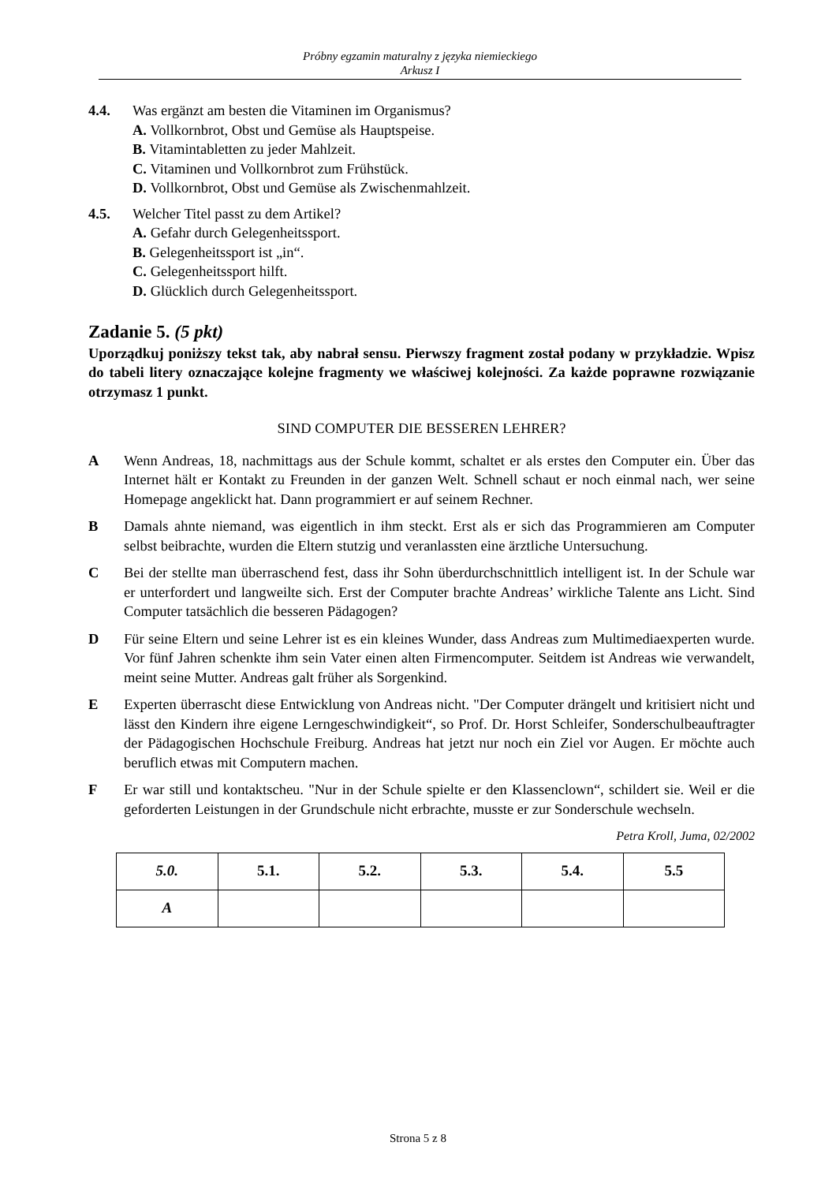Próbny egzamin maturalny z języka niemieckiego
Arkusz I
4.4. Was ergänzt am besten die Vitaminen im Organismus?
A. Vollkornbrot, Obst und Gemüse als Hauptspeise.
B. Vitamintabletten zu jeder Mahlzeit.
C. Vitaminen und Vollkornbrot zum Frühstück.
D. Vollkornbrot, Obst und Gemüse als Zwischenmahlzeit.
4.5. Welcher Titel passt zu dem Artikel?
A. Gefahr durch Gelegenheitssport.
B. Gelegenheitssport ist „in“.
C. Gelegenheitssport hilft.
D. Glücklich durch Gelegenheitssport.
Zadanie 5. (5 pkt)
Uporządkuj poniższy tekst tak, aby nabrał sensu. Pierwszy fragment został podany w przykładzie. Wpisz do tabeli litery oznaczające kolejne fragmenty we właściwej kolejności. Za każde poprawne rozwiązanie otrzymasz 1 punkt.
SIND COMPUTER DIE BESSEREN LEHRER?
A Wenn Andreas, 18, nachmittags aus der Schule kommt, schaltet er als erstes den Computer ein. Über das Internet hält er Kontakt zu Freunden in der ganzen Welt. Schnell schaut er noch einmal nach, wer seine Homepage angeklickt hat. Dann programmiert er auf seinem Rechner.
B Damals ahnte niemand, was eigentlich in ihm steckt. Erst als er sich das Programmieren am Computer selbst beibrachte, wurden die Eltern stutzig und veranlassten eine ärztliche Untersuchung.
C Bei der stellte man überraschend fest, dass ihr Sohn überdurchschnittlich intelligent ist. In der Schule war er unterfordert und langweilte sich. Erst der Computer brachte Andreas’ wirkliche Talente ans Licht. Sind Computer tatsächlich die besseren Pädagogen?
D Für seine Eltern und seine Lehrer ist es ein kleines Wunder, dass Andreas zum Multimediaexperten wurde. Vor fünf Jahren schenkte ihm sein Vater einen alten Firmencomputer. Seitdem ist Andreas wie verwandelt, meint seine Mutter. Andreas galt früher als Sorgenkind.
E Experten überrascht diese Entwicklung von Andreas nicht. "Der Computer drängelt und kritisiert nicht und lässt den Kindern ihre eigene Lerngeschwindigkeit“, so Prof. Dr. Horst Schleifer, Sonderschulbeauftragter der Pädagogischen Hochschule Freiburg. Andreas hat jetzt nur noch ein Ziel vor Augen. Er möchte auch beruflich etwas mit Computern machen.
F Er war still und kontaktscheu. "Nur in der Schule spielte er den Klassenclown“, schildert sie. Weil er die geforderten Leistungen in der Grundschule nicht erbrachte, musste er zur Sonderschule wechseln.
Petra Kroll, Juma, 02/2002
| 5.0. | 5.1. | 5.2. | 5.3. | 5.4. | 5.5 |
| --- | --- | --- | --- | --- | --- |
| A | | | | | |
Strona 5 z 8